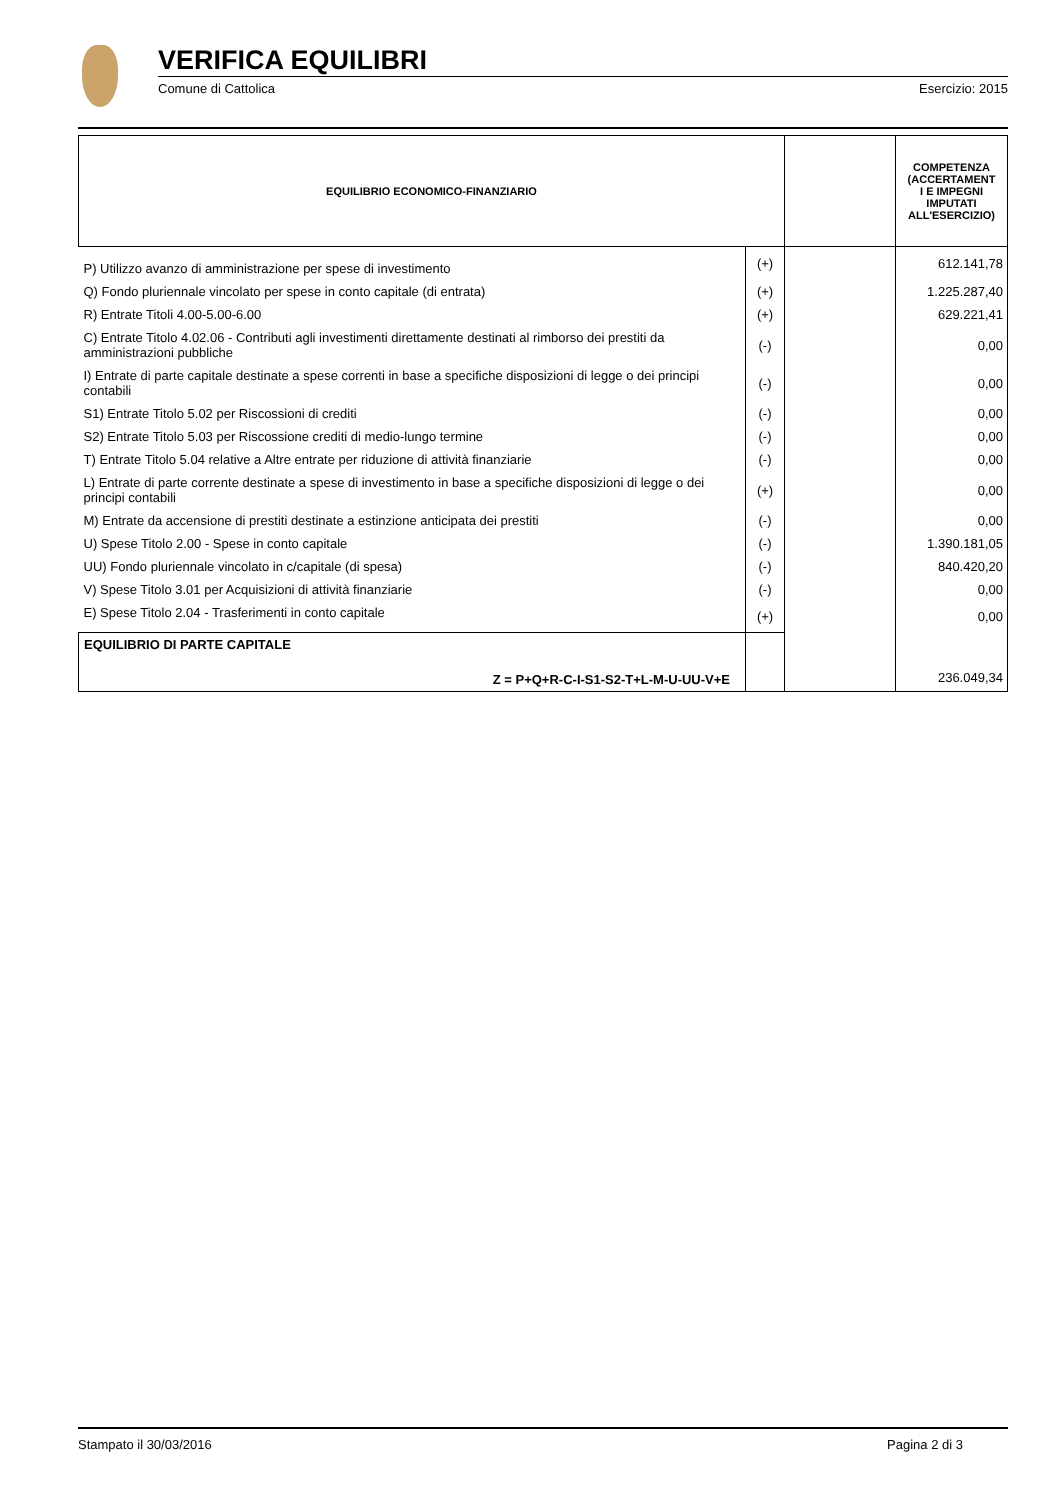VERIFICA EQUILIBRI
Comune di Cattolica Esercizio: 2015
| EQUILIBRIO ECONOMICO-FINANZIARIO | | | COMPETENZA (ACCERTAMENT I E IMPEGNI IMPUTATI ALL'ESERCIZIO) |
| --- | --- | --- | --- |
| P) Utilizzo avanzo di amministrazione per spese di investimento | (+) | | 612.141,78 |
| Q) Fondo pluriennale vincolato per spese in conto capitale (di entrata) | (+) | | 1.225.287,40 |
| R) Entrate Titoli 4.00-5.00-6.00 | (+) | | 629.221,41 |
| C) Entrate Titolo 4.02.06 - Contributi agli investimenti direttamente destinati al rimborso dei prestiti da amministrazioni pubbliche | (-) | | 0,00 |
| I) Entrate di parte capitale destinate a spese correnti in base a specifiche disposizioni di legge o dei principi contabili | (-) | | 0,00 |
| S1) Entrate Titolo 5.02 per Riscossioni di crediti | (-) | | 0,00 |
| S2) Entrate Titolo 5.03 per Riscossione crediti di medio-lungo termine | (-) | | 0,00 |
| T) Entrate Titolo 5.04 relative a Altre entrate per riduzione di attività finanziarie | (-) | | 0,00 |
| L) Entrate di parte corrente destinate a spese di investimento in base a specifiche disposizioni di legge o dei principi contabili | (+) | | 0,00 |
| M) Entrate da accensione di prestiti destinate a estinzione anticipata dei prestiti | (-) | | 0,00 |
| U) Spese Titolo 2.00 - Spese in conto capitale | (-) | | 1.390.181,05 |
| UU) Fondo pluriennale vincolato in c/capitale (di spesa) | (-) | | 840.420,20 |
| V) Spese Titolo 3.01 per Acquisizioni di attività finanziarie | (-) | | 0,00 |
| E) Spese Titolo 2.04 - Trasferimenti in conto capitale | (+) | | 0,00 |
| EQUILIBRIO DI PARTE CAPITALE Z = P+Q+R-C-I-S1-S2-T+L-M-U-UU-V+E | | | 236.049,34 |
Stampato il 30/03/2016 Pagina 2 di 3